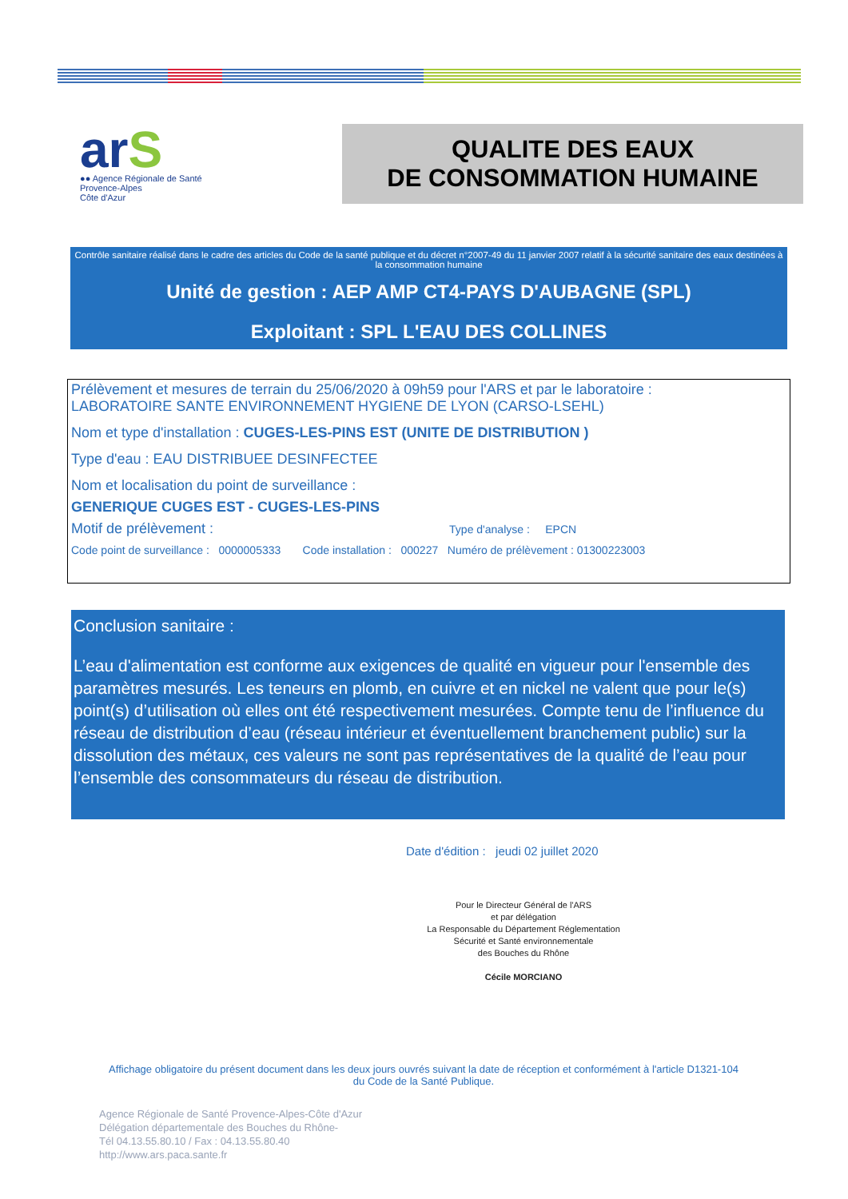arS
●● Agence Régionale de Santé
Provence-Alpes
Côte d'Azur
QUALITE DES EAUX
DE CONSOMMATION HUMAINE
Contrôle sanitaire réalisé dans le cadre des articles du Code de la santé publique et du décret n°2007-49 du 11 janvier 2007 relatif à la sécurité sanitaire des eaux destinées à la consommation humaine
Unité de gestion : AEP AMP CT4-PAYS D'AUBAGNE (SPL)
Exploitant : SPL L'EAU DES COLLINES
Prélèvement et mesures de terrain du 25/06/2020 à 09h59 pour l'ARS et par le laboratoire :
LABORATOIRE SANTE ENVIRONNEMENT HYGIENE DE LYON (CARSO-LSEHL)
Nom et type d'installation : CUGES-LES-PINS EST (UNITE DE DISTRIBUTION )
Type d'eau : EAU DISTRIBUEE DESINFECTEE
Nom et localisation du point de surveillance :
GENERIQUE CUGES EST - CUGES-LES-PINS
Motif de prélèvement : Type d'analyse : EPCN
Code point de surveillance : 0000005333 Code installation : 000227 Numéro de prélèvement : 01300223003
Conclusion sanitaire :
L’eau d'alimentation est conforme aux exigences de qualité en vigueur pour l'ensemble des paramètres mesurés. Les teneurs en plomb, en cuivre et en nickel ne valent que pour le(s) point(s) d’utilisation où elles ont été respectivement mesurées. Compte tenu de l’influence du réseau de distribution d’eau (réseau intérieur et éventuellement branchement public) sur la dissolution des métaux, ces valeurs ne sont pas représentatives de la qualité de l’eau pour l’ensemble des consommateurs du réseau de distribution.
Date d'édition : jeudi 02 juillet 2020
Pour le Directeur Général de l'ARS
et par délégation
La Responsable du Département Réglementation
Sécurité et Santé environnementale
des Bouches du Rhône
Cécile MORCIANO
Affichage obligatoire du présent document dans les deux jours ouvrés suivant la date de réception et conformément à l'article D1321-104 du Code de la Santé Publique.
Agence Régionale de Santé Provence-Alpes-Côte d'Azur
Délégation départementale des Bouches du Rhône-
Tél 04.13.55.80.10 / Fax : 04.13.55.80.40
http://www.ars.paca.sante.fr